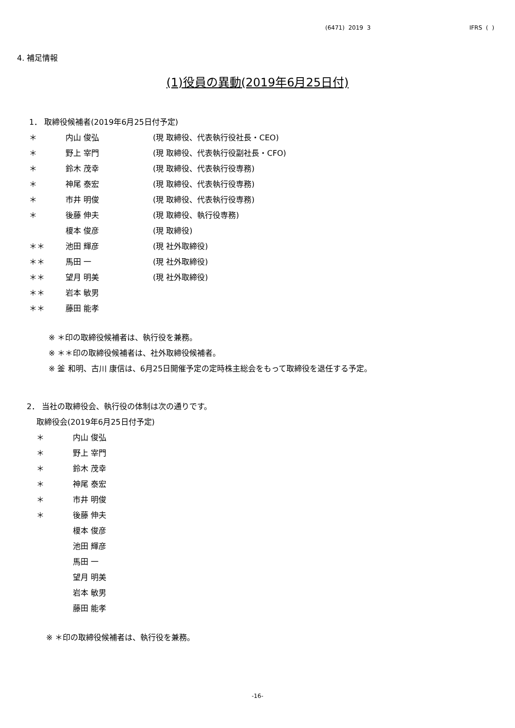(6471) 2019 3 IFRS ( )
4. 補足情報
(1)役員の異動(2019年6月25日付)
1． 取締役候補者(2019年6月25日付予定)
＊ 内山 俊弘 (現 取締役、代表執行役社長・CEO)
＊ 野上 宰門 (現 取締役、代表執行役副社長・CFO)
＊ 鈴木 茂幸 (現 取締役、代表執行役専務)
＊ 神尾 泰宏 (現 取締役、代表執行役専務)
＊ 市井 明俊 (現 取締役、代表執行役専務)
＊ 後藤 伸夫 (現 取締役、執行役専務)
榎本 俊彦 (現 取締役)
＊＊ 池田 輝彦 (現 社外取締役)
＊＊ 馬田 一 (現 社外取締役)
＊＊ 望月 明美 (現 社外取締役)
＊＊ 岩本 敏男
＊＊ 藤田 能孝
※ ＊印の取締役候補者は、執行役を兼務。
※ ＊＊印の取締役候補者は、社外取締役候補者。
※ 釜 和明、古川 康信は、6月25日開催予定の定時株主総会をもって取締役を退任する予定。
2． 当社の取締役会、執行役の体制は次の通りです。
取締役会(2019年6月25日付予定)
＊ 内山 俊弘
＊ 野上 宰門
＊ 鈴木 茂幸
＊ 神尾 泰宏
＊ 市井 明俊
＊ 後藤 伸夫
榎本 俊彦
池田 輝彦
馬田 一
望月 明美
岩本 敏男
藤田 能孝
※ ＊印の取締役候補者は、執行役を兼務。
-16-